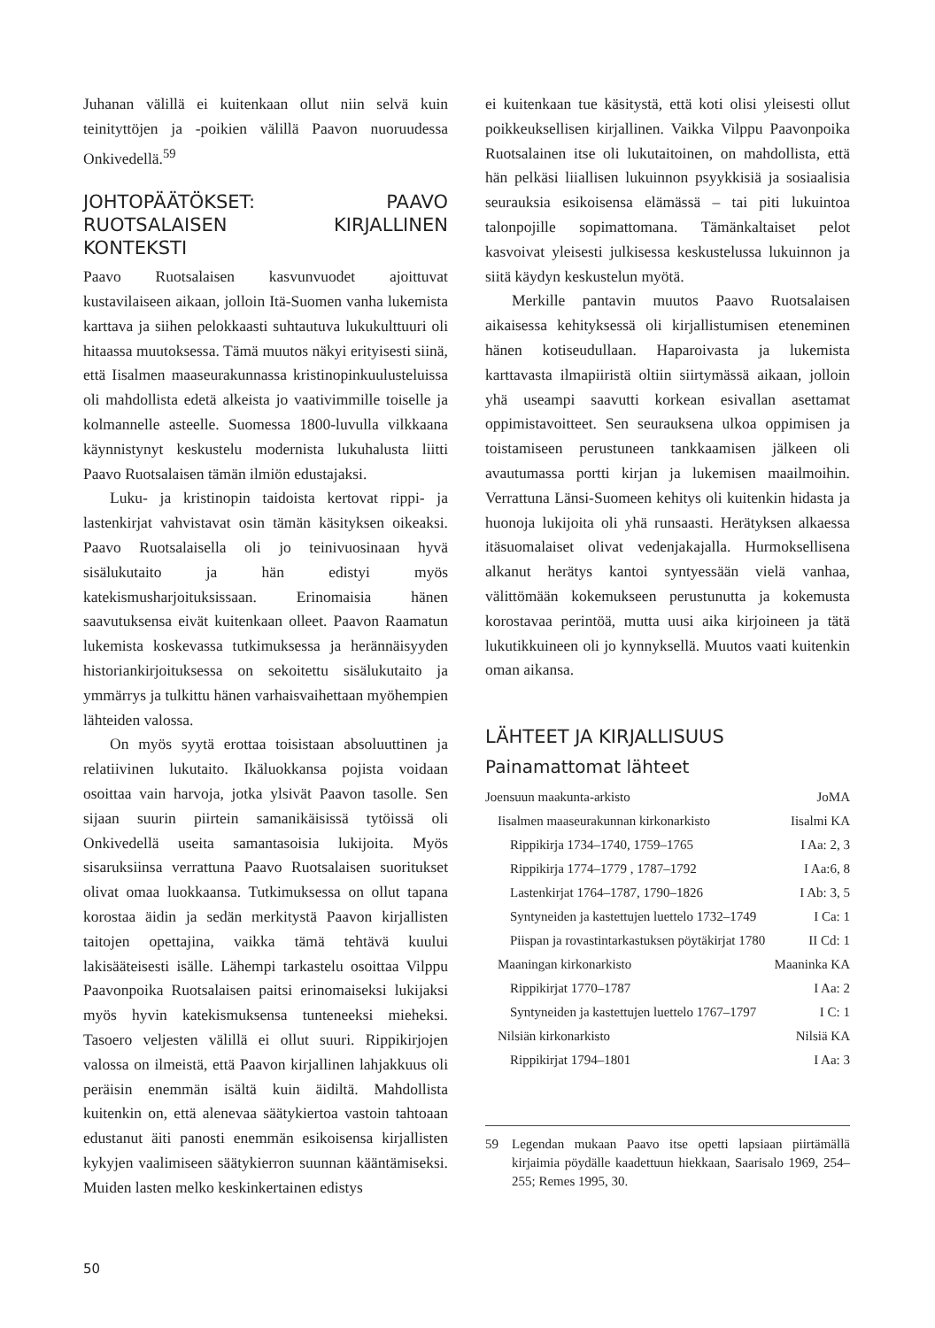Juhanan välillä ei kuitenkaan ollut niin selvä kuin teinityttöjen ja -poikien välillä Paavon nuoruudessa Onkivedellä.<sup>59</sup>
JOHTOPÄÄTÖKSET: PAAVO RUOTSALAISEN KIRJALLINEN KONTEKSTI
Paavo Ruotsalaisen kasvunvuodet ajoittuvat kustavilaiseen aikaan, jolloin Itä-Suomen vanha lukemista karttava ja siihen pelokkaasti suhtautuva lukukulttuuri oli hitaassa muutoksessa. Tämä muutos näkyi erityisesti siinä, että Iisalmen maaseurakunnassa kristinopinkuulusteluissa oli mahdollista edetä alkeista jo vaativimmille toiselle ja kolmannelle asteelle. Suomessa 1800-luvulla vilkkaana käynnistynyt keskustelu modernista lukuhalusta liitti Paavo Ruotsalaisen tämän ilmiön edustajaksi.
Luku- ja kristinopin taidoista kertovat rippi- ja lastenkirjat vahvistavat osin tämän käsityksen oikeaksi. Paavo Ruotsalaisella oli jo teinivuosinaan hyvä sisälukutaito ja hän edistyi myös katekismusharjoituksissaan. Erinomaisia hänen saavutuksensa eivät kuitenkaan olleet. Paavon Raamatun lukemista koskevassa tutkimuksessa ja herännäisyyden historiankirjoituksessa on sekoitettu sisälukutaito ja ymmärrys ja tulkittu hänen varhaisvaihettaan myöhempien lähteiden valossa.
On myös syytä erottaa toisistaan absoluuttinen ja relatiivinen lukutaito. Ikäluokkansa pojista voidaan osoittaa vain harvoja, jotka ylsivät Paavon tasolle. Sen sijaan suurin piirtein samanikäisissä tytöissä oli Onkivedellä useita samantasoisia lukijoita. Myös sisaruksiinsa verrattuna Paavo Ruotsalaisen suoritukset olivat omaa luokkaansa. Tutkimuksessa on ollut tapana korostaa äidin ja sedän merkitystä Paavon kirjallisten taitojen opettajina, vaikka tämä tehtävä kuului lakisääteisesti isälle. Lähempi tarkastelu osoittaa Vilppu Paavonpoika Ruotsalaisen paitsi erinomaiseksi lukijaksi myös hyvin katekismuksensa tunteneeksi mieheksi. Tasoero veljesten välillä ei ollut suuri. Rippikirjojen valossa on ilmeistä, että Paavon kirjallinen lahjakkuus oli peräisin enemmän isältä kuin äidiltä. Mahdollista kuitenkin on, että alenevaa säätykiertoa vastoin tahtoaan edustanut äiti panosti enemmän esikoisensa kirjallisten kykyjen vaalimiseen säätykierron suunnan kääntämiseksi. Muiden lasten melko keskinkertainen edistys
ei kuitenkaan tue käsitystä, että koti olisi yleisesti ollut poikkeuksellisen kirjallinen. Vaikka Vilppu Paavonpoika Ruotsalainen itse oli lukutaitoinen, on mahdollista, että hän pelkäsi liiallisen lukuinnon psyykkisiä ja sosiaalisia seurauksia esikoisensa elämässä – tai piti lukuintoa talonpojille sopimattomana. Tämänkaltaiset pelot kasvoivat yleisesti julkisessa keskustelussa lukuinnon ja siitä käydyn keskustelun myötä.
Merkille pantavin muutos Paavo Ruotsalaisen aikaisessa kehityksessä oli kirjallistumisen eteneminen hänen kotiseudullaan. Haparoivasta ja lukemista karttavasta ilmapiiristä oltiin siirtymässä aikaan, jolloin yhä useampi saavutti korkean esivallan asettamat oppimistavoitteet. Sen seurauksena ulkoa oppimisen ja toistamiseen perustuneen tankkaamisen jälkeen oli avautumassa portti kirjan ja lukemisen maailmoihin. Verrattuna Länsi-Suomeen kehitys oli kuitenkin hidasta ja huonoja lukijoita oli yhä runsaasti. Herätyksen alkaessa itäsuomalaiset olivat vedenjakajalla. Hurmoksellisena alkanut herätys kantoi syntyessään vielä vanhaa, välittömään kokemukseen perustunutta ja kokemusta korostavaa perintöä, mutta uusi aika kirjoineen ja tätä lukutikkuineen oli jo kynnyksellä. Muutos vaati kuitenkin oman aikansa.
LÄHTEET JA KIRJALLISUUS
Painamattomat lähteet
| Joensuun maakunta-arkisto | JoMA |
| Iisalmen maaseurakunnan kirkonarkisto | Iisalmi KA |
| Rippikirja 1734–1740, 1759–1765 | I Aa: 2, 3 |
| Rippikirja 1774–1779 , 1787–1792 | I Aa:6, 8 |
| Lastenkirjat 1764–1787, 1790–1826 | I Ab: 3, 5 |
| Syntyneiden ja kastettujen luettelo 1732–1749 | I Ca: 1 |
| Piispan ja rovastintarkastuksen pöytäkirjat 1780 | II Cd: 1 |
| Maaningan kirkonarkisto | Maaninka KA |
| Rippikirjat 1770–1787 | I Aa: 2 |
| Syntyneiden ja kastettujen luettelo 1767–1797 | I C: 1 |
| Nilsiän kirkonarkisto | Nilsiä KA |
| Rippikirjat 1794–1801 | I Aa: 3 |
59 Legendan mukaan Paavo itse opetti lapsiaan piirtämällä kirjaimia pöydälle kaadettuun hiekkaan, Saarisalo 1969, 254–255; Remes 1995, 30.
50